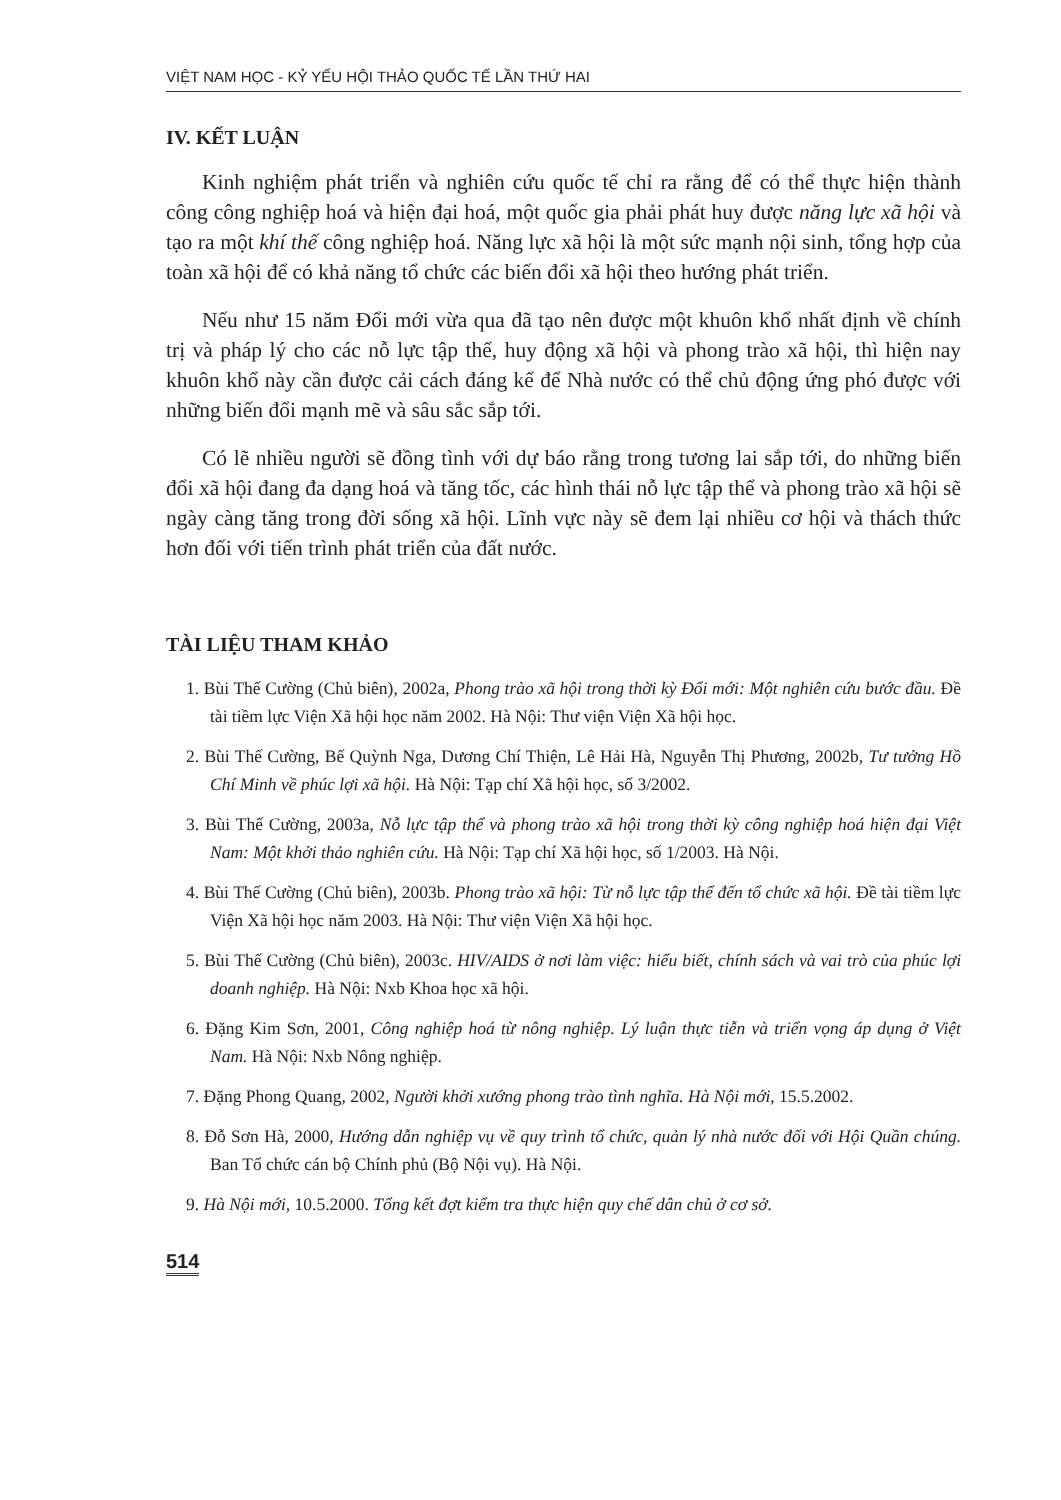VIỆT NAM HỌC - KỶ YẾU HỘI THẢO QUỐC TẾ LẦN THỨ HAI
IV. KẾT LUẬN
Kinh nghiệm phát triển và nghiên cứu quốc tế chỉ ra rằng để có thể thực hiện thành công công nghiệp hoá và hiện đại hoá, một quốc gia phải phát huy được năng lực xã hội và tạo ra một khí thế công nghiệp hoá. Năng lực xã hội là một sức mạnh nội sinh, tổng hợp của toàn xã hội để có khả năng tổ chức các biến đổi xã hội theo hướng phát triển.
Nếu như 15 năm Đổi mới vừa qua đã tạo nên được một khuôn khổ nhất định về chính trị và pháp lý cho các nỗ lực tập thể, huy động xã hội và phong trào xã hội, thì hiện nay khuôn khổ này cần được cải cách đáng kể để Nhà nước có thể chủ động ứng phó được với những biến đổi mạnh mẽ và sâu sắc sắp tới.
Có lẽ nhiều người sẽ đồng tình với dự báo rằng trong tương lai sắp tới, do những biến đổi xã hội đang đa dạng hoá và tăng tốc, các hình thái nỗ lực tập thể và phong trào xã hội sẽ ngày càng tăng trong đời sống xã hội. Lĩnh vực này sẽ đem lại nhiều cơ hội và thách thức hơn đối với tiến trình phát triển của đất nước.
TÀI LIỆU THAM KHẢO
1. Bùi Thế Cường (Chủ biên), 2002a, Phong trào xã hội trong thời kỳ Đổi mới: Một nghiên cứu bước đầu. Đề tài tiềm lực Viện Xã hội học năm 2002. Hà Nội: Thư viện Viện Xã hội học.
2. Bùi Thế Cường, Bế Quỳnh Nga, Dương Chí Thiện, Lê Hải Hà, Nguyễn Thị Phương, 2002b, Tư tưởng Hồ Chí Minh về phúc lợi xã hội. Hà Nội: Tạp chí Xã hội học, số 3/2002.
3. Bùi Thế Cường, 2003a, Nỗ lực tập thể và phong trào xã hội trong thời kỳ công nghiệp hoá hiện đại Việt Nam: Một khởi thảo nghiên cứu. Hà Nội: Tạp chí Xã hội học, số 1/2003. Hà Nội.
4. Bùi Thế Cường (Chủ biên), 2003b. Phong trào xã hội: Từ nỗ lực tập thể đến tổ chức xã hội. Đề tài tiềm lực Viện Xã hội học năm 2003. Hà Nội: Thư viện Viện Xã hội học.
5. Bùi Thế Cường (Chủ biên), 2003c. HIV/AIDS ở nơi làm việc: hiểu biết, chính sách và vai trò của phúc lợi doanh nghiệp. Hà Nội: Nxb Khoa học xã hội.
6. Đặng Kim Sơn, 2001, Công nghiệp hoá từ nông nghiệp. Lý luận thực tiễn và triển vọng áp dụng ở Việt Nam. Hà Nội: Nxb Nông nghiệp.
7. Đặng Phong Quang, 2002, Người khởi xướng phong trào tình nghĩa. Hà Nội mới, 15.5.2002.
8. Đỗ Sơn Hà, 2000, Hướng dẫn nghiệp vụ về quy trình tổ chức, quản lý nhà nước đối với Hội Quần chúng. Ban Tổ chức cán bộ Chính phủ (Bộ Nội vụ). Hà Nội.
9. Hà Nội mới, 10.5.2000. Tổng kết đợt kiểm tra thực hiện quy chế dân chủ ở cơ sở.
514